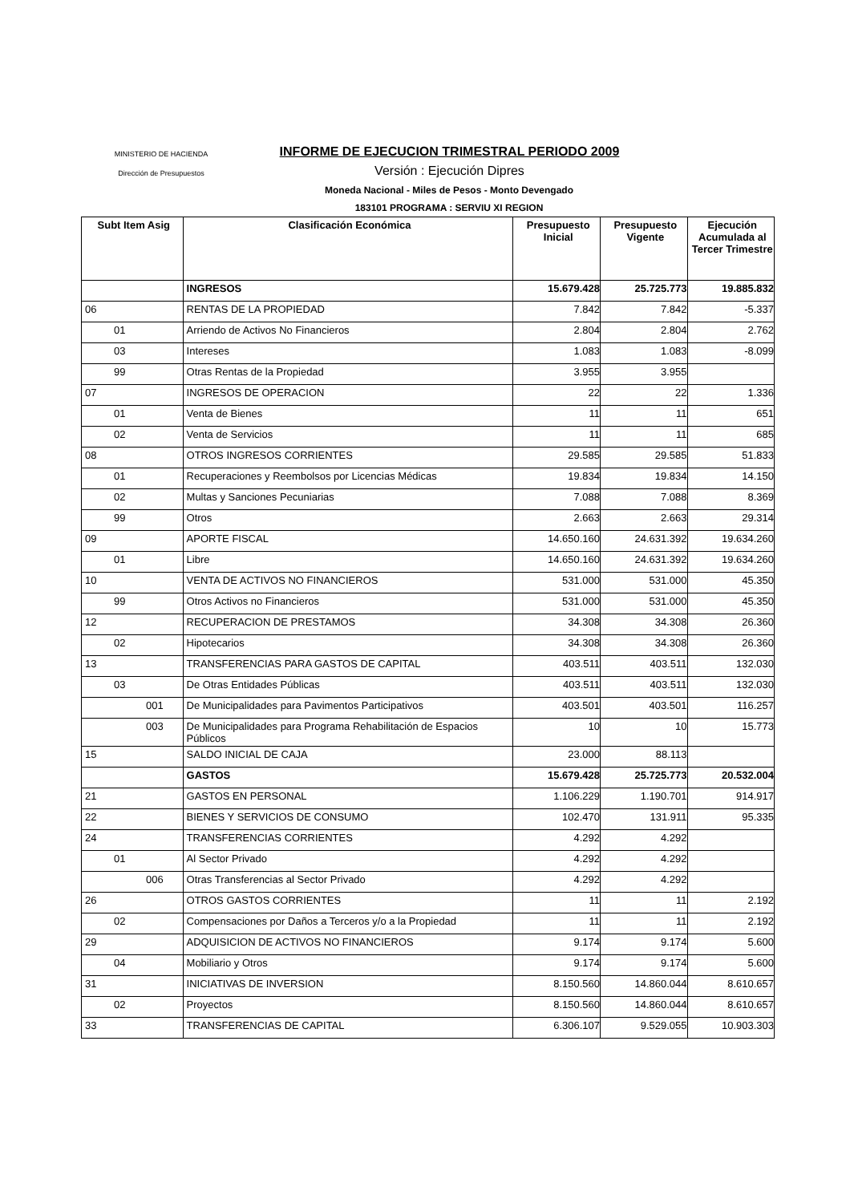MINISTERIO DE HACIENDA
Dirección de Presupuestos
INFORME DE EJECUCION TRIMESTRAL PERIODO 2009
Versión : Ejecución Dipres
Moneda Nacional - Miles de Pesos - Monto Devengado
183101 PROGRAMA : SERVIU XI REGION
| Subt Item Asig | Clasificación Económica | Presupuesto Inicial | Presupuesto Vigente | Ejecución Acumulada al Tercer Trimestre |
| --- | --- | --- | --- | --- |
| | INGRESOS | 15.679.428 | 25.725.773 | 19.885.832 |
| 06 | RENTAS DE LA PROPIEDAD | 7.842 | 7.842 | -5.337 |
| 01 | Arriendo de Activos No Financieros | 2.804 | 2.804 | 2.762 |
| 03 | Intereses | 1.083 | 1.083 | -8.099 |
| 99 | Otras Rentas de la Propiedad | 3.955 | 3.955 | |
| 07 | INGRESOS DE OPERACION | 22 | 22 | 1.336 |
| 01 | Venta de Bienes | 11 | 11 | 651 |
| 02 | Venta de Servicios | 11 | 11 | 685 |
| 08 | OTROS INGRESOS CORRIENTES | 29.585 | 29.585 | 51.833 |
| 01 | Recuperaciones y Reembolsos por Licencias Médicas | 19.834 | 19.834 | 14.150 |
| 02 | Multas y Sanciones Pecuniarias | 7.088 | 7.088 | 8.369 |
| 99 | Otros | 2.663 | 2.663 | 29.314 |
| 09 | APORTE FISCAL | 14.650.160 | 24.631.392 | 19.634.260 |
| 01 | Libre | 14.650.160 | 24.631.392 | 19.634.260 |
| 10 | VENTA DE ACTIVOS NO FINANCIEROS | 531.000 | 531.000 | 45.350 |
| 99 | Otros Activos no Financieros | 531.000 | 531.000 | 45.350 |
| 12 | RECUPERACION DE PRESTAMOS | 34.308 | 34.308 | 26.360 |
| 02 | Hipotecarios | 34.308 | 34.308 | 26.360 |
| 13 | TRANSFERENCIAS PARA GASTOS DE CAPITAL | 403.511 | 403.511 | 132.030 |
| 03 | De Otras Entidades Públicas | 403.511 | 403.511 | 132.030 |
| 001 | De Municipalidades para Pavimentos Participativos | 403.501 | 403.501 | 116.257 |
| 003 | De Municipalidades para Programa Rehabilitación de Espacios Públicos | 10 | 10 | 15.773 |
| 15 | SALDO INICIAL DE CAJA | 23.000 | 88.113 | |
| | GASTOS | 15.679.428 | 25.725.773 | 20.532.004 |
| 21 | GASTOS EN PERSONAL | 1.106.229 | 1.190.701 | 914.917 |
| 22 | BIENES Y SERVICIOS DE CONSUMO | 102.470 | 131.911 | 95.335 |
| 24 | TRANSFERENCIAS CORRIENTES | 4.292 | 4.292 | |
| 01 | Al Sector Privado | 4.292 | 4.292 | |
| 006 | Otras Transferencias al Sector Privado | 4.292 | 4.292 | |
| 26 | OTROS GASTOS CORRIENTES | 11 | 11 | 2.192 |
| 02 | Compensaciones por Daños a Terceros y/o a la Propiedad | 11 | 11 | 2.192 |
| 29 | ADQUISICION DE ACTIVOS NO FINANCIEROS | 9.174 | 9.174 | 5.600 |
| 04 | Mobiliario y Otros | 9.174 | 9.174 | 5.600 |
| 31 | INICIATIVAS DE INVERSION | 8.150.560 | 14.860.044 | 8.610.657 |
| 02 | Proyectos | 8.150.560 | 14.860.044 | 8.610.657 |
| 33 | TRANSFERENCIAS DE CAPITAL | 6.306.107 | 9.529.055 | 10.903.303 |